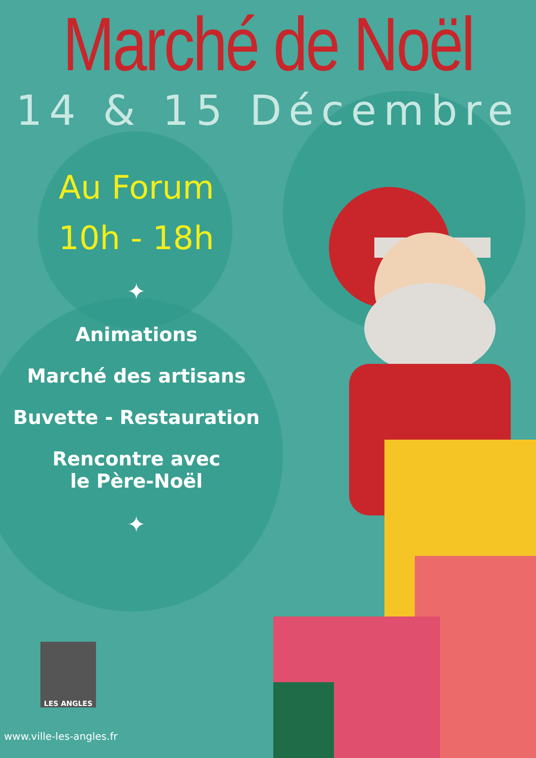Marché de Noël
14 & 15 Décembre
Au Forum
10h - 18h
✦
Animations
Marché des artisans
Buvette - Restauration
Rencontre avec
le Père-Noël
✦
LES ANGLES
www.ville-les-angles.fr